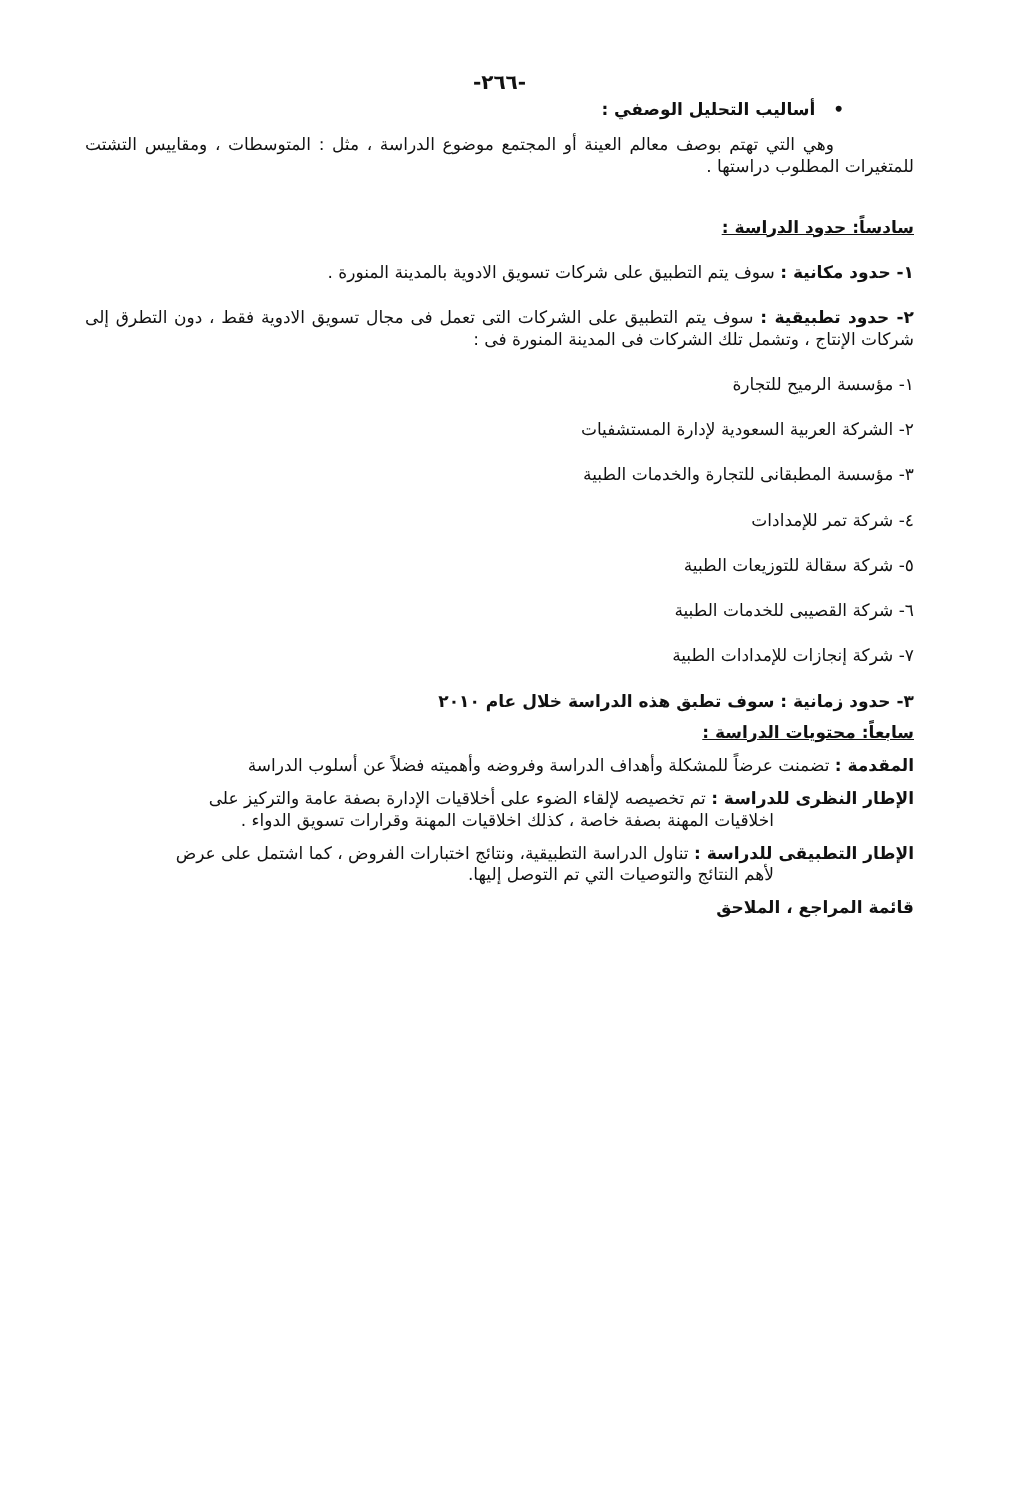-٢٦٦-
• أساليب التحليل الوصفي :
وهي التي تهتم بوصف معالم العينة أو المجتمع موضوع الدراسة ، مثل : المتوسطات ، ومقاييس التشتت للمتغيرات المطلوب دراستها .
سادساً: حدود الدراسة :
١- حدود مكانية : سوف يتم التطبيق على شركات تسويق الادوية بالمدينة المنورة .
٢- حدود تطبيقية : سوف يتم التطبيق على الشركات التى تعمل فى مجال تسويق الادوية فقط ، دون التطرق إلى شركات الإنتاج ، وتشمل تلك الشركات فى المدينة المنورة فى :
١- مؤسسة الرميح للتجارة
٢- الشركة العربية السعودية لإدارة المستشفيات
٣- مؤسسة المطبقانى للتجارة والخدمات الطبية
٤- شركة تمر للإمدادات
٥- شركة سقالة للتوزيعات الطبية
٦- شركة القصيبى للخدمات الطبية
٧- شركة إنجازات للإمدادات الطبية
٣- حدود زمانية : سوف تطبق هذه الدراسة خلال عام ٢٠١٠
سابعاً: محتويات الدراسة :
المقدمة : تضمنت عرضاً للمشكلة وأهداف الدراسة وفروضه وأهميته فضلاً عن أسلوب الدراسة
الإطار النظرى للدراسة : تم تخصيصه لإلقاء الضوء على أخلاقيات الإدارة بصفة عامة والتركيز على
اخلاقيات المهنة بصفة خاصة ، كذلك اخلاقيات المهنة وقرارات تسويق الدواء .
الإطار التطبيقى للدراسة : تناول الدراسة التطبيقية، ونتائج اختبارات الفروض ، كما اشتمل على عرض
لأهم النتائج والتوصيات التي تم التوصل إليها.
قائمة المراجع ، الملاحق